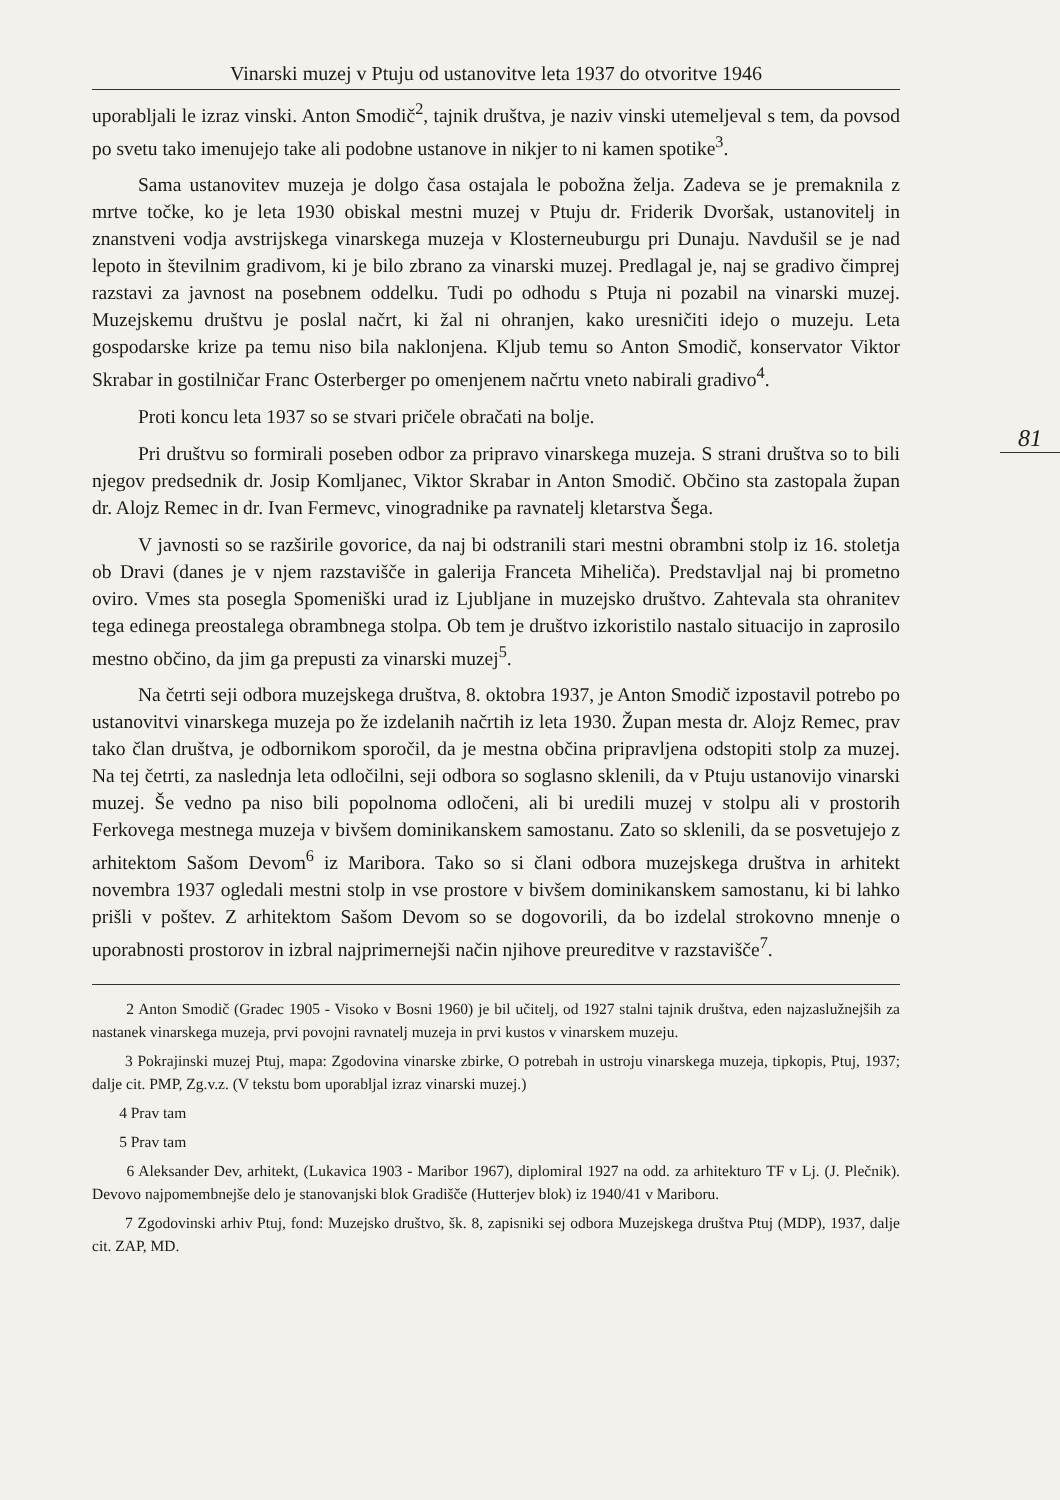Vinarski muzej v Ptuju od ustanovitve leta 1937 do otvoritve 1946
81
uporabljali le izraz vinski. Anton Smodič<sup>2</sup>, tajnik društva, je naziv vinski utemeljeval s tem, da povsod po svetu tako imenujejo take ali podobne ustanove in nikjer to ni kamen spotike<sup>3</sup>.
Sama ustanovitev muzeja je dolgo časa ostajala le pobožna želja. Zadeva se je premaknila z mrtve točke, ko je leta 1930 obiskal mestni muzej v Ptuju dr. Friderik Dvoršak, ustanovitelj in znanstveni vodja avstrijskega vinarskega muzeja v Klosterneuburgu pri Dunaju. Navdušil se je nad lepoto in številnim gradivom, ki je bilo zbrano za vinarski muzej. Predlagal je, naj se gradivo čimprej razstavi za javnost na posebnem oddelku. Tudi po odhodu s Ptuja ni pozabil na vinarski muzej. Muzejskemu društvu je poslal načrt, ki žal ni ohranjen, kako uresničiti idejo o muzeju. Leta gospodarske krize pa temu niso bila naklonjena. Kljub temu so Anton Smodič, konservator Viktor Skrabar in gostilničar Franc Osterberger po omenjenem načrtu vneto nabirali gradivo<sup>4</sup>.
Proti koncu leta 1937 so se stvari pričele obračati na bolje.
Pri društvu so formirali poseben odbor za pripravo vinarskega muzeja. S strani društva so to bili njegov predsednik dr. Josip Komljanec, Viktor Skrabar in Anton Smodič. Občino sta zastopala župan dr. Alojz Remec in dr. Ivan Fermevc, vinogradnike pa ravnatelj kletarstva Šega.
V javnosti so se razširile govorice, da naj bi odstranili stari mestni obrambni stolp iz 16. stoletja ob Dravi (danes je v njem razstavišče in galerija Franceta Miheliča). Predstavljal naj bi prometno oviro. Vmes sta posegla Spomeniški urad iz Ljubljane in muzejsko društvo. Zahtevala sta ohranitev tega edinega preostalega obrambnega stolpa. Ob tem je društvo izkoristilo nastalo situacijo in zaprosilo mestno občino, da jim ga prepusti za vinarski muzej<sup>5</sup>.
Na četrti seji odbora muzejskega društva, 8. oktobra 1937, je Anton Smodič izpostavil potrebo po ustanovitvi vinarskega muzeja po že izdelanih načrtih iz leta 1930. Župan mesta dr. Alojz Remec, prav tako član društva, je odbornikom sporočil, da je mestna občina pripravljena odstopiti stolp za muzej. Na tej četrti, za naslednja leta odločilni, seji odbora so soglasno sklenili, da v Ptuju ustanovijo vinarski muzej. Še vedno pa niso bili popolnoma odločeni, ali bi uredili muzej v stolpu ali v prostorih Ferkovega mestnega muzeja v bivšem dominikanskem samostanu. Zato so sklenili, da se posvetujejo z arhitektom Sašom Devom<sup>6</sup> iz Maribora. Tako so si člani odbora muzejskega društva in arhitekt novembra 1937 ogledali mestni stolp in vse prostore v bivšem dominikanskem samostanu, ki bi lahko prišli v poštev. Z arhitektom Sašom Devom so se dogovorili, da bo izdelal strokovno mnenje o uporabnosti prostorov in izbral najprimernejši način njihove preureditve v razstavišče<sup>7</sup>.
2 Anton Smodič (Gradec 1905 - Visoko v Bosni 1960) je bil učitelj, od 1927 stalni tajnik društva, eden najzaslužnejših za nastanek vinarskega muzeja, prvi povojni ravnatelj muzeja in prvi kustos v vinarskem muzeju.
3 Pokrajinski muzej Ptuj, mapa: Zgodovina vinarske zbirke, O potrebah in ustroju vinarskega muzeja, tipkopis, Ptuj, 1937; dalje cit. PMP, Zg.v.z. (V tekstu bom uporabljal izraz vinarski muzej.)
4 Prav tam
5 Prav tam
6 Aleksander Dev, arhitekt, (Lukavica 1903 - Maribor 1967), diplomiral 1927 na odd. za arhitekturo TF v Lj. (J. Plečnik). Devovo najpomembnejše delo je stanovanjski blok Gradišče (Hutterjev blok) iz 1940/41 v Mariboru.
7 Zgodovinski arhiv Ptuj, fond: Muzejsko društvo, šk. 8, zapisniki sej odbora Muzejskega društva Ptuj (MDP), 1937, dalje cit. ZAP, MD.